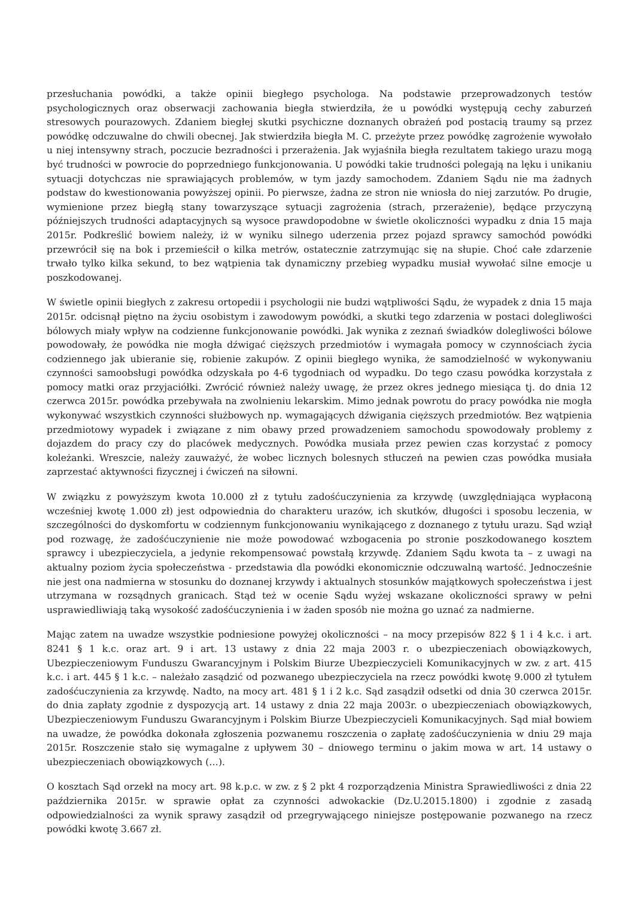przesłuchania powódki, a także opinii biegłego psychologa. Na podstawie przeprowadzonych testów psychologicznych oraz obserwacji zachowania biegła stwierdziła, że u powódki występują cechy zaburzeń stresowych pourazowych. Zdaniem biegłej skutki psychiczne doznanych obrażeń pod postacią traumy są przez powódkę odczuwalne do chwili obecnej. Jak stwierdziła biegła M. C. przeżyte przez powódkę zagrożenie wywołało u niej intensywny strach, poczucie bezradności i przerażenia. Jak wyjaśniła biegła rezultatem takiego urazu mogą być trudności w powrocie do poprzedniego funkcjonowania. U powódki takie trudności polegają na lęku i unikaniu sytuacji dotychczas nie sprawiających problemów, w tym jazdy samochodem. Zdaniem Sądu nie ma żadnych podstaw do kwestionowania powyższej opinii. Po pierwsze, żadna ze stron nie wniosła do niej zarzutów. Po drugie, wymienione przez biegłą stany towarzyszące sytuacji zagrożenia (strach, przerażenie), będące przyczyną późniejszych trudności adaptacyjnych są wysoce prawdopodobne w świetle okoliczności wypadku z dnia 15 maja 2015r. Podkreślić bowiem należy, iż w wyniku silnego uderzenia przez pojazd sprawcy samochód powódki przewrócił się na bok i przemieścił o kilka metrów, ostatecznie zatrzymując się na słupie. Choć całe zdarzenie trwało tylko kilka sekund, to bez wątpienia tak dynamiczny przebieg wypadku musiał wywołać silne emocje u poszkodowanej.
W świetle opinii biegłych z zakresu ortopedii i psychologii nie budzi wątpliwości Sądu, że wypadek z dnia 15 maja 2015r. odcisnął piętno na życiu osobistym i zawodowym powódki, a skutki tego zdarzenia w postaci dolegliwości bólowych miały wpływ na codzienne funkcjonowanie powódki. Jak wynika z zeznań świadków dolegliwości bólowe powodowały, że powódka nie mogła dźwigać cięższych przedmiotów i wymagała pomocy w czynnościach życia codziennego jak ubieranie się, robienie zakupów. Z opinii biegłego wynika, że samodzielność w wykonywaniu czynności samoobsługi powódka odzyskała po 4-6 tygodniach od wypadku. Do tego czasu powódka korzystała z pomocy matki oraz przyjaciółki. Zwrócić również należy uwagę, że przez okres jednego miesiąca tj. do dnia 12 czerwca 2015r. powódka przebywała na zwolnieniu lekarskim. Mimo jednak powrotu do pracy powódka nie mogła wykonywać wszystkich czynności służbowych np. wymagających dźwigania cięższych przedmiotów. Bez wątpienia przedmiotowy wypadek i związane z nim obawy przed prowadzeniem samochodu spowodowały problemy z dojazdem do pracy czy do placówek medycznych. Powódka musiała przez pewien czas korzystać z pomocy koleżanki. Wreszcie, należy zauważyć, że wobec licznych bolesnych stłuczeń na pewien czas powódka musiała zaprzestać aktywności fizycznej i ćwiczeń na siłowni.
W związku z powyższym kwota 10.000 zł z tytułu zadośćuczynienia za krzywdę (uwzględniająca wypłaconą wcześniej kwotę 1.000 zł) jest odpowiednia do charakteru urazów, ich skutków, długości i sposobu leczenia, w szczególności do dyskomfortu w codziennym funkcjonowaniu wynikającego z doznanego z tytułu urazu. Sąd wziął pod rozwagę, że zadośćuczynienie nie może powodować wzbogacenia po stronie poszkodowanego kosztem sprawcy i ubezpieczyciela, a jedynie rekompensować powstałą krzywdę. Zdaniem Sądu kwota ta – z uwagi na aktualny poziom życia społeczeństwa - przedstawia dla powódki ekonomicznie odczuwalną wartość. Jednocześnie nie jest ona nadmierna w stosunku do doznanej krzywdy i aktualnych stosunków majątkowych społeczeństwa i jest utrzymana w rozsądnych granicach. Stąd też w ocenie Sądu wyżej wskazane okoliczności sprawy w pełni usprawiedliwiają taką wysokość zadośćuczynienia i w żaden sposób nie można go uznać za nadmierne.
Mając zatem na uwadze wszystkie podniesione powyżej okoliczności – na mocy przepisów 822 § 1 i 4 k.c. i art. 8241 § 1 k.c. oraz art. 9 i art. 13 ustawy z dnia 22 maja 2003 r. o ubezpieczeniach obowiązkowych, Ubezpieczeniowym Funduszu Gwarancyjnym i Polskim Biurze Ubezpieczycieli Komunikacyjnych w zw. z art. 415 k.c. i art. 445 § 1 k.c. – należało zasądzić od pozwanego ubezpieczyciela na rzecz powódki kwotę 9.000 zł tytułem zadośćuczynienia za krzywdę. Nadto, na mocy art. 481 § 1 i 2 k.c. Sąd zasądził odsetki od dnia 30 czerwca 2015r. do dnia zapłaty zgodnie z dyspozycją art. 14 ustawy z dnia 22 maja 2003r. o ubezpieczeniach obowiązkowych, Ubezpieczeniowym Funduszu Gwarancyjnym i Polskim Biurze Ubezpieczycieli Komunikacyjnych. Sąd miał bowiem na uwadze, że powódka dokonała zgłoszenia pozwanemu roszczenia o zapłatę zadośćuczynienia w dniu 29 maja 2015r. Roszczenie stało się wymagalne z upływem 30 – dniowego terminu o jakim mowa w art. 14 ustawy o ubezpieczeniach obowiązkowych (…).
O kosztach Sąd orzekł na mocy art. 98 k.p.c. w zw. z § 2 pkt 4 rozporządzenia Ministra Sprawiedliwości z dnia 22 października 2015r. w sprawie opłat za czynności adwokackie (Dz.U.2015.1800) i zgodnie z zasadą odpowiedzialności za wynik sprawy zasądził od przegrywającego niniejsze postępowanie pozwanego na rzecz powódki kwotę 3.667 zł.